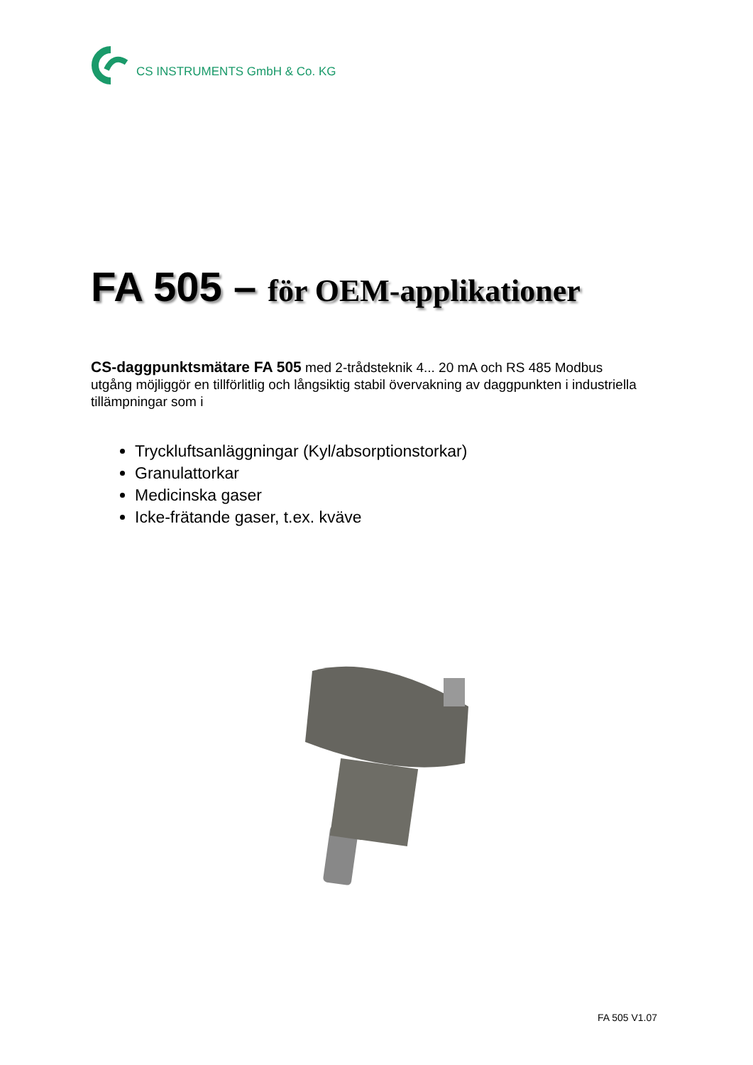CS INSTRUMENTS GmbH & Co. KG
FA 505 – för OEM-applikationer
CS-daggpunktsmätare FA 505 med 2-trådsteknik 4... 20 mA och RS 485 Modbus utgång möjliggör en tillförlitlig och långsiktig stabil övervakning av daggpunkten i industriella tillämpningar som i
Tryckluftsanläggningar (Kyl/absorptionstorkar)
Granulattorkar
Medicinska gaser
Icke-frätande gaser, t.ex. kväve
FA 505 V1.07